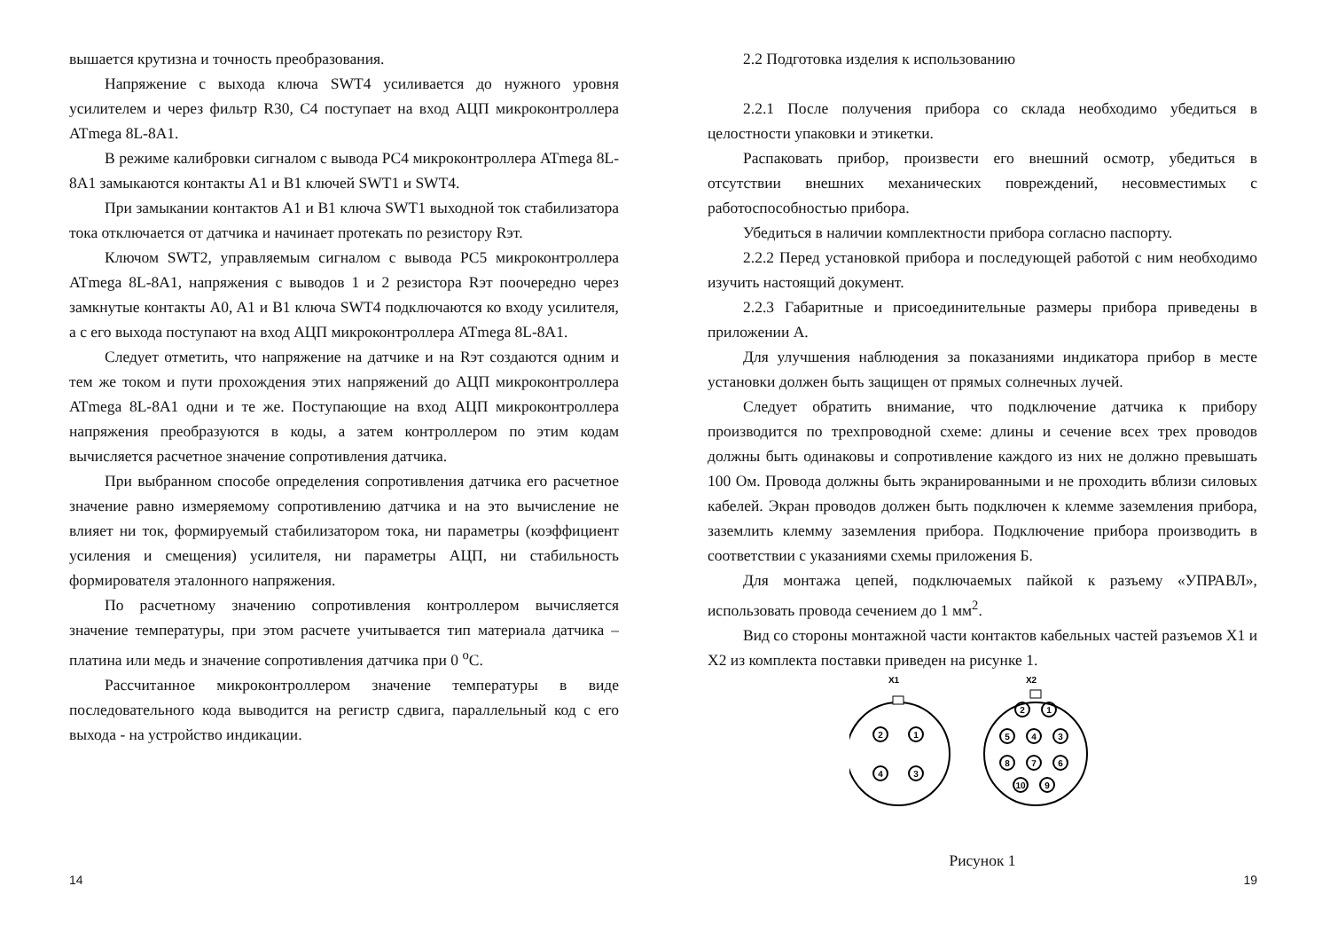вышается крутизна и точность преобразования.
Напряжение с выхода ключа SWT4 усиливается до нужного уровня усилителем и через фильтр R30, C4 поступает на вход АЦП микроконтроллера ATmega 8L-8A1.
В режиме калибровки сигналом с вывода PC4 микроконтроллера ATmega 8L-8A1 замыкаются контакты A1 и B1 ключей SWT1 и SWT4.
При замыкании контактов A1 и B1 ключа SWT1 выходной ток стабилизатора тока отключается от датчика и начинает протекать по резистору Rэт.
Ключом SWT2, управляемым сигналом с вывода PC5 микроконтроллера ATmega 8L-8A1, напряжения с выводов 1 и 2 резистора Rэт поочередно через замкнутые контакты A0, A1 и B1 ключа SWT4 подключаются ко входу усилителя, а с его выхода поступают на вход АЦП микроконтроллера ATmega 8L-8A1.
Следует отметить, что напряжение на датчике и на Rэт создаются одним и тем же током и пути прохождения этих напряжений до АЦП микроконтроллера ATmega 8L-8A1 одни и те же. Поступающие на вход АЦП микроконтроллера напряжения преобразуются в коды, а затем контроллером по этим кодам вычисляется расчетное значение сопротивления датчика.
При выбранном способе определения сопротивления датчика его расчетное значение равно измеряемому сопротивлению датчика и на это вычисление не влияет ни ток, формируемый стабилизатором тока, ни параметры (коэффициент усиления и смещения) усилителя, ни параметры АЦП, ни стабильность формирователя эталонного напряжения.
По расчетному значению сопротивления контроллером вычисляется значение температуры, при этом расчете учитывается тип материала датчика – платина или медь и значение сопротивления датчика при 0 <sup>о</sup>С.
Рассчитанное микроконтроллером значение температуры в виде последовательного кода выводится на регистр сдвига, параллельный код с его выхода - на устройство индикации.
14
2.2 Подготовка изделия к использованию
2.2.1 После получения прибора со склада необходимо убедиться в целостности упаковки и этикетки.
Распаковать прибор, произвести его внешний осмотр, убедиться в отсутствии внешних механических повреждений, несовместимых с работоспособностью прибора.
Убедиться в наличии комплектности прибора согласно паспорту.
2.2.2 Перед установкой прибора и последующей работой с ним необходимо изучить настоящий документ.
2.2.3 Габаритные и присоединительные размеры прибора приведены в приложении А.
Для улучшения наблюдения за показаниями индикатора прибор в месте установки должен быть защищен от прямых солнечных лучей.
Следует обратить внимание, что подключение датчика к прибору производится по трехпроводной схеме: длины и сечение всех трех проводов должны быть одинаковы и сопротивление каждого из них не должно превышать 100 Ом. Провода должны быть экранированными и не проходить вблизи силовых кабелей. Экран проводов должен быть подключен к клемме заземления прибора, заземлить клемму заземления прибора. Подключение прибора производить в соответствии с указаниями схемы приложения Б.
Для монтажа цепей, подключаемых пайкой к разъему «УПРАВЛ», использовать провода сечением до 1 мм<sup>2</sup>.
Вид со стороны монтажной части контактов кабельных частей разъемов X1 и X2 из комплекта поставки приведен на рисунке 1.
X1
X2
2
1
4
3
2
1
5
4
3
8
7
6
10
9
Рисунок 1
19